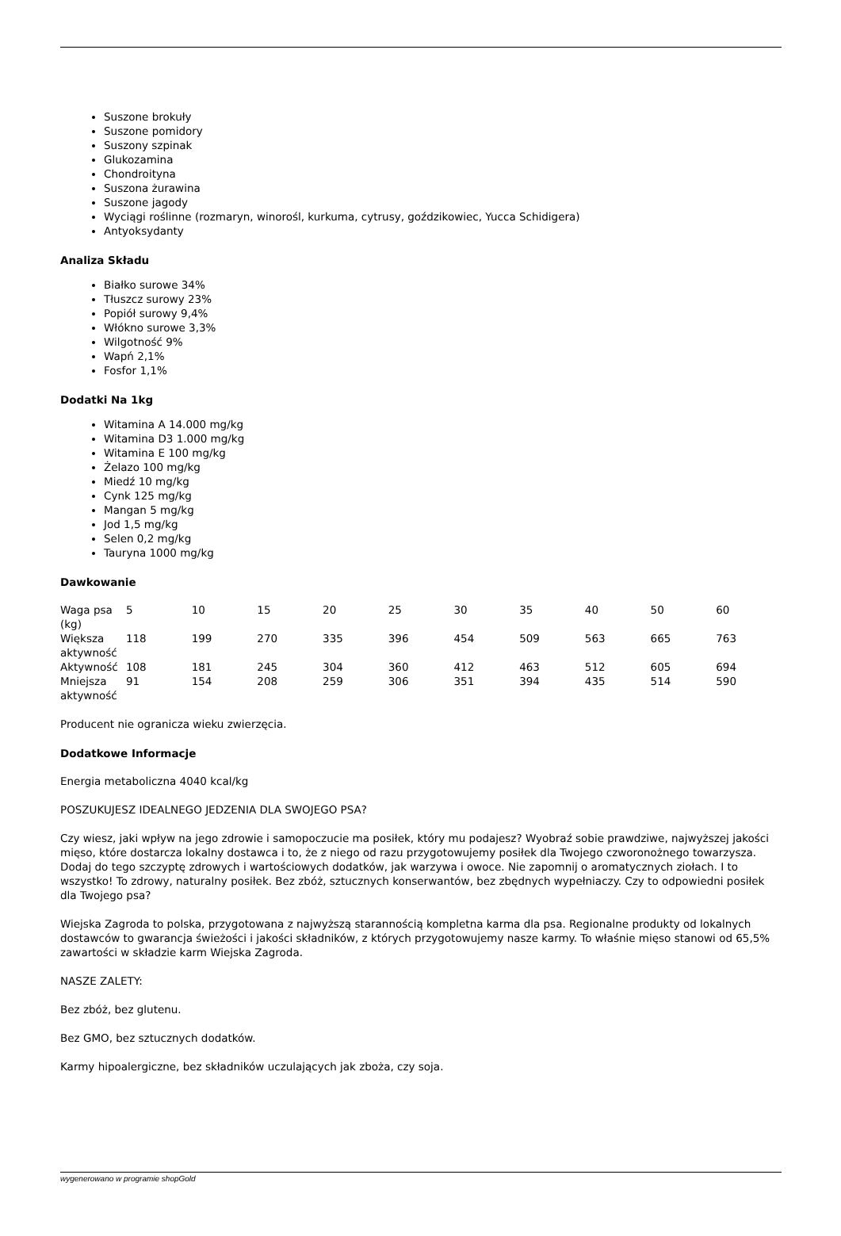Suszone brokuły
Suszone pomidory
Suszony szpinak
Glukozamina
Chondroityna
Suszona żurawina
Suszone jagody
Wyciągi roślinne (rozmaryn, winorośl, kurkuma, cytrusy, goździkowiec, Yucca Schidigera)
Antyoksydanty
Analiza Składu
Białko surowe 34%
Tłuszcz surowy 23%
Popiół surowy 9,4%
Włókno surowe 3,3%
Wilgotność 9%
Wapń 2,1%
Fosfor 1,1%
Dodatki Na 1kg
Witamina A 14.000 mg/kg
Witamina D3 1.000 mg/kg
Witamina E 100 mg/kg
Żelazo 100 mg/kg
Miedź 10 mg/kg
Cynk 125 mg/kg
Mangan 5 mg/kg
Jod 1,5 mg/kg
Selen 0,2 mg/kg
Tauryna 1000 mg/kg
Dawkowanie
| Waga psa (kg) | 5 | 10 | 15 | 20 | 25 | 30 | 35 | 40 | 50 | 60 |
| Większa aktywność | 118 | 199 | 270 | 335 | 396 | 454 | 509 | 563 | 665 | 763 |
| Aktywność | 108 | 181 | 245 | 304 | 360 | 412 | 463 | 512 | 605 | 694 |
| Mniejsza aktywność | 91 | 154 | 208 | 259 | 306 | 351 | 394 | 435 | 514 | 590 |
Producent nie ogranicza wieku zwierzęcia.
Dodatkowe Informacje
Energia metaboliczna 4040 kcal/kg
POSZUKUJESZ IDEALNEGO JEDZENIA DLA SWOJEGO PSA?
Czy wiesz, jaki wpływ na jego zdrowie i samopoczucie ma posiłek, który mu podajesz? Wyobraź sobie prawdziwe, najwyższej jakości mięso, które dostarcza lokalny dostawca i to, że z niego od razu przygotowujemy posiłek dla Twojego czworonożnego towarzysza. Dodaj do tego szczyptę zdrowych i wartościowych dodatków, jak warzywa i owoce. Nie zapomnij o aromatycznych ziołach. I to wszystko! To zdrowy, naturalny posiłek. Bez zbóż, sztucznych konserwantów, bez zbędnych wypełniaczy. Czy to odpowiedni posiłek dla Twojego psa?
Wiejska Zagroda to polska, przygotowana z najwyższą starannością kompletna karma dla psa. Regionalne produkty od lokalnych dostawców to gwarancja świeżości i jakości składników, z których przygotowujemy nasze karmy. To właśnie mięso stanowi od 65,5% zawartości w składzie karm Wiejska Zagroda.
NASZE ZALETY:
Bez zbóż, bez glutenu.
Bez GMO, bez sztucznych dodatków.
Karmy hipoalergiczne, bez składników uczulających jak zboża, czy soja.
wygenerowano w programie shopGold